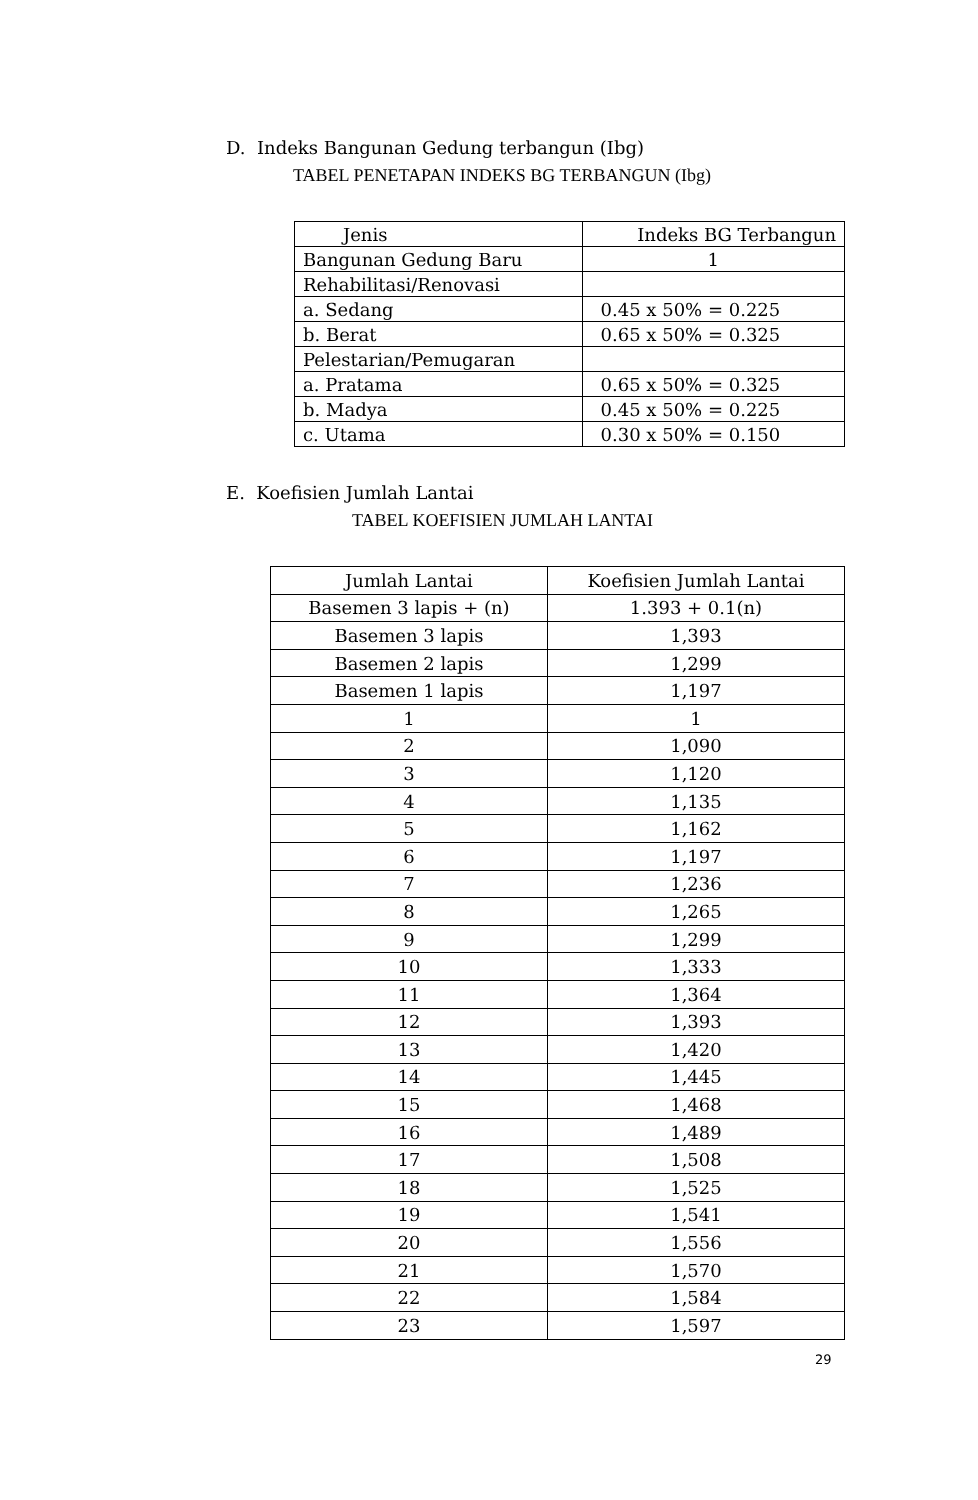D. Indeks Bangunan Gedung terbangun (Ibg)
TABEL PENETAPAN INDEKS BG TERBANGUN (Ibg)
| Jenis | Indeks BG Terbangun |
| --- | --- |
| Bangunan Gedung Baru | 1 |
| Rehabilitasi/Renovasi | |
| a. Sedang | 0.45 x 50% = 0.225 |
| b. Berat | 0.65 x 50% = 0.325 |
| Pelestarian/Pemugaran | |
| a. Pratama | 0.65 x 50% = 0.325 |
| b. Madya | 0.45 x 50% = 0.225 |
| c. Utama | 0.30 x 50% = 0.150 |
E. Koefisien Jumlah Lantai
TABEL KOEFISIEN JUMLAH LANTAI
| Jumlah Lantai | Koefisien Jumlah Lantai |
| --- | --- |
| Basemen 3 lapis + (n) | 1.393 + 0.1(n) |
| Basemen 3 lapis | 1,393 |
| Basemen 2 lapis | 1,299 |
| Basemen 1 lapis | 1,197 |
| 1 | 1 |
| 2 | 1,090 |
| 3 | 1,120 |
| 4 | 1,135 |
| 5 | 1,162 |
| 6 | 1,197 |
| 7 | 1,236 |
| 8 | 1,265 |
| 9 | 1,299 |
| 10 | 1,333 |
| 11 | 1,364 |
| 12 | 1,393 |
| 13 | 1,420 |
| 14 | 1,445 |
| 15 | 1,468 |
| 16 | 1,489 |
| 17 | 1,508 |
| 18 | 1,525 |
| 19 | 1,541 |
| 20 | 1,556 |
| 21 | 1,570 |
| 22 | 1,584 |
| 23 | 1,597 |
29